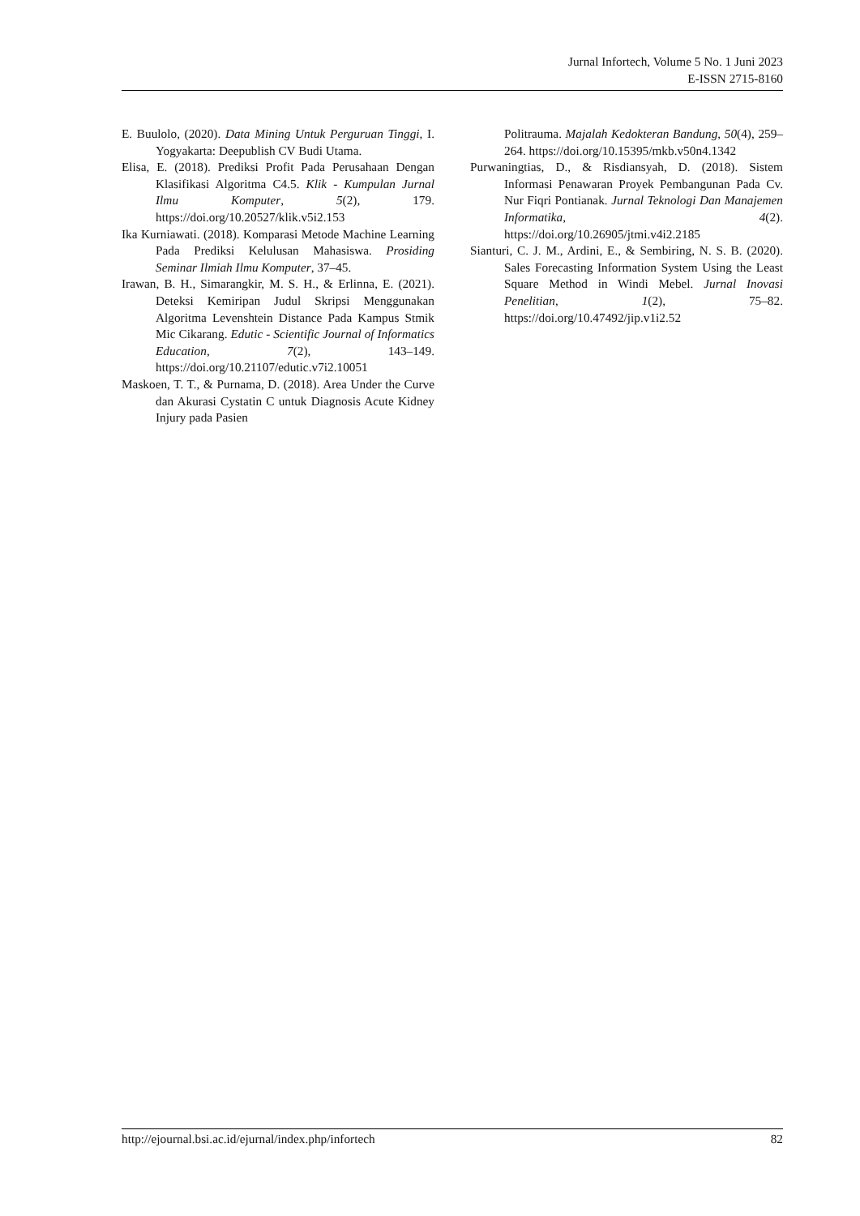Jurnal Infortech, Volume 5 No. 1 Juni 2023
E-ISSN 2715-8160
E. Buulolo, (2020). Data Mining Untuk Perguruan Tinggi, I. Yogyakarta: Deepublish CV Budi Utama.
Elisa, E. (2018). Prediksi Profit Pada Perusahaan Dengan Klasifikasi Algoritma C4.5. Klik - Kumpulan Jurnal Ilmu Komputer, 5(2), 179. https://doi.org/10.20527/klik.v5i2.153
Ika Kurniawati. (2018). Komparasi Metode Machine Learning Pada Prediksi Kelulusan Mahasiswa. Prosiding Seminar Ilmiah Ilmu Komputer, 37–45.
Irawan, B. H., Simarangkir, M. S. H., & Erlinna, E. (2021). Deteksi Kemiripan Judul Skripsi Menggunakan Algoritma Levenshtein Distance Pada Kampus Stmik Mic Cikarang. Edutic - Scientific Journal of Informatics Education, 7(2), 143–149. https://doi.org/10.21107/edutic.v7i2.10051
Maskoen, T. T., & Purnama, D. (2018). Area Under the Curve dan Akurasi Cystatin C untuk Diagnosis Acute Kidney Injury pada Pasien
Politrauma. Majalah Kedokteran Bandung, 50(4), 259–264. https://doi.org/10.15395/mkb.v50n4.1342
Purwaningtias, D., & Risdiansyah, D. (2018). Sistem Informasi Penawaran Proyek Pembangunan Pada Cv. Nur Fiqri Pontianak. Jurnal Teknologi Dan Manajemen Informatika, 4(2). https://doi.org/10.26905/jtmi.v4i2.2185
Sianturi, C. J. M., Ardini, E., & Sembiring, N. S. B. (2020). Sales Forecasting Information System Using the Least Square Method in Windi Mebel. Jurnal Inovasi Penelitian, 1(2), 75–82. https://doi.org/10.47492/jip.v1i2.52
http://ejournal.bsi.ac.id/ejurnal/index.php/infortech 82